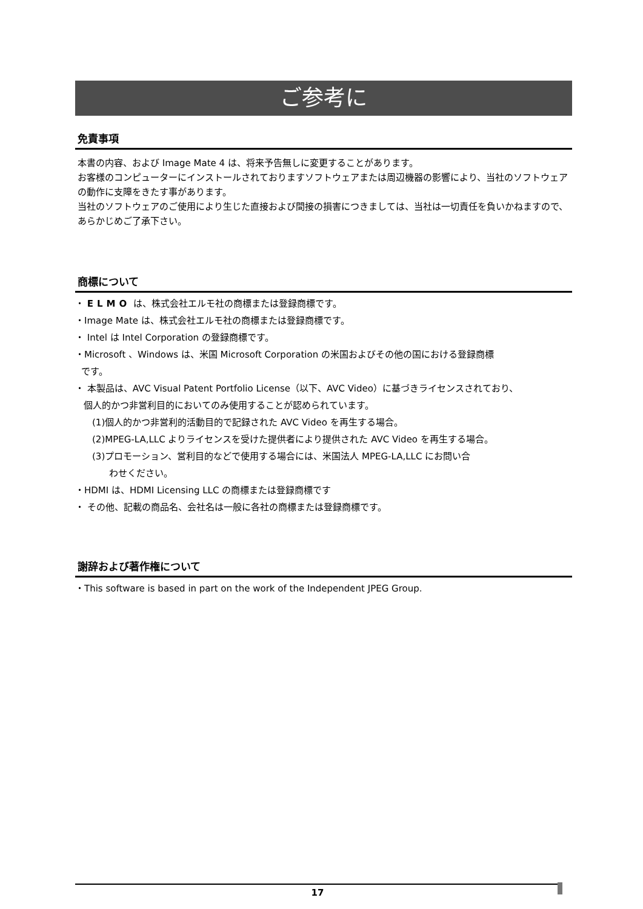ご参考に
免責事項
本書の内容、および Image Mate 4 は、将来予告無しに変更することがあります。
お客様のコンピューターにインストールされておりますソフトウェアまたは周辺機器の影響により、当社のソフトウェアの動作に支障をきたす事があります。
当社のソフトウェアのご使用により生じた直接および間接の損害につきましては、当社は一切責任を負いかねますので、あらかじめご了承下さい。
商標について
・ ELMO は、株式会社エルモ社の商標または登録商標です。
・Image Mate は、株式会社エルモ社の商標または登録商標です。
・ Intel は Intel Corporation の登録商標です。
・Microsoft 、Windows は、米国 Microsoft Corporation の米国およびその他の国における登録商標
です。
・ 本製品は、AVC Visual Patent Portfolio License（以下、AVC Video）に基づきライセンスされており、
個人的かつ非営利目的においてのみ使用することが認められています。
(1)個人的かつ非営利的活動目的で記録された AVC Video を再生する場合。
(2)MPEG-LA,LLC よりライセンスを受けた提供者により提供された AVC Video を再生する場合。
(3)プロモーション、営利目的などで使用する場合には、米国法人 MPEG-LA,LLC にお問い合
わせください。
・HDMI は、HDMI Licensing LLC の商標または登録商標です
・ その他、記載の商品名、会社名は一般に各社の商標または登録商標です。
謝辞および著作権について
・This software is based in part on the work of the Independent JPEG Group.
17